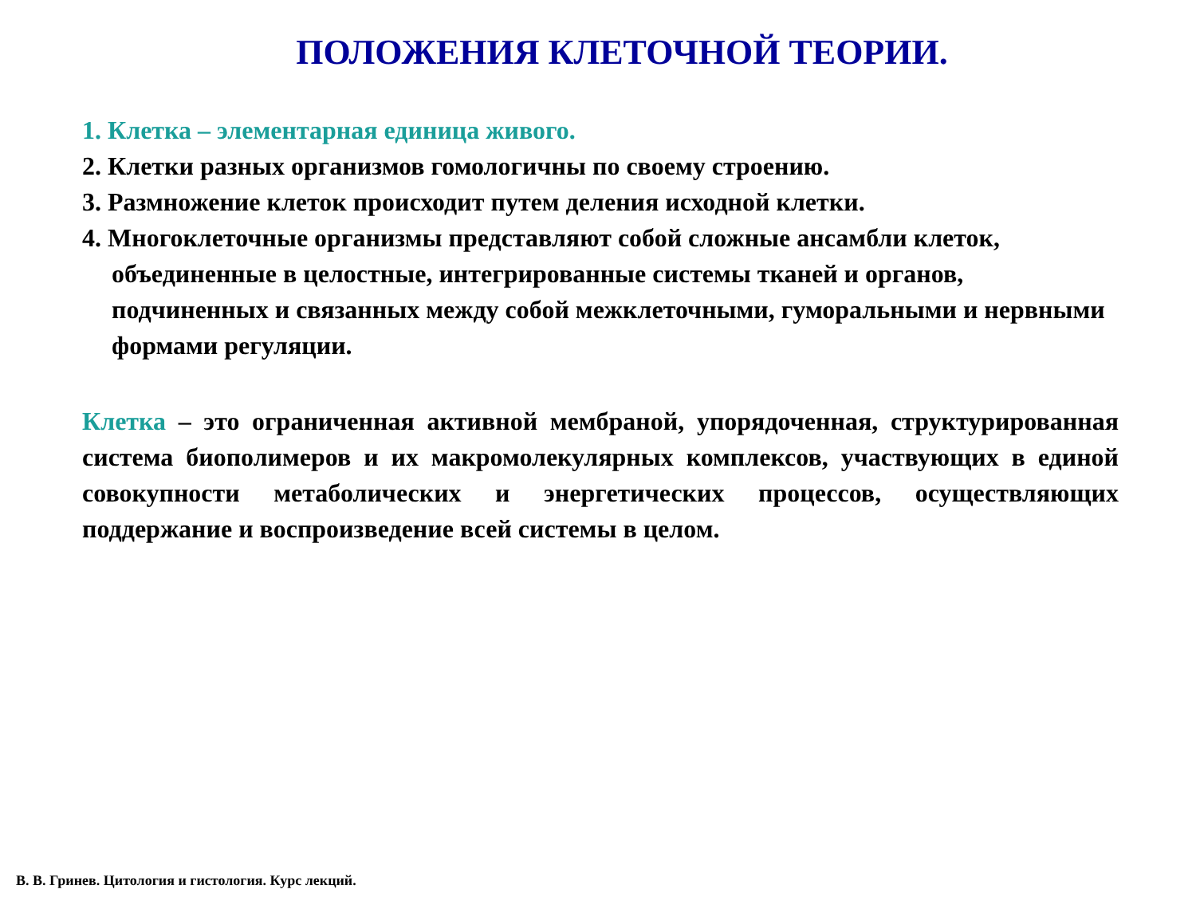ПОЛОЖЕНИЯ КЛЕТОЧНОЙ ТЕОРИИ.
1. Клетка – элементарная единица живого.
2. Клетки разных организмов гомологичны по своему строению.
3. Размножение клеток происходит путем деления исходной клетки.
4. Многоклеточные организмы представляют собой сложные ансамбли клеток, объединенные в целостные, интегрированные системы тканей и органов, подчиненных и связанных между собой межклеточными, гуморальными и нервными формами регуляции.
Клетка – это ограниченная активной мембраной, упорядоченная, структурированная система биополимеров и их макромолекулярных комплексов, участвующих в единой совокупности метаболических и энергетических процессов, осуществляющих поддержание и воспроизведение всей системы в целом.
В. В. Гринев. Цитология и гистология. Курс лекций.